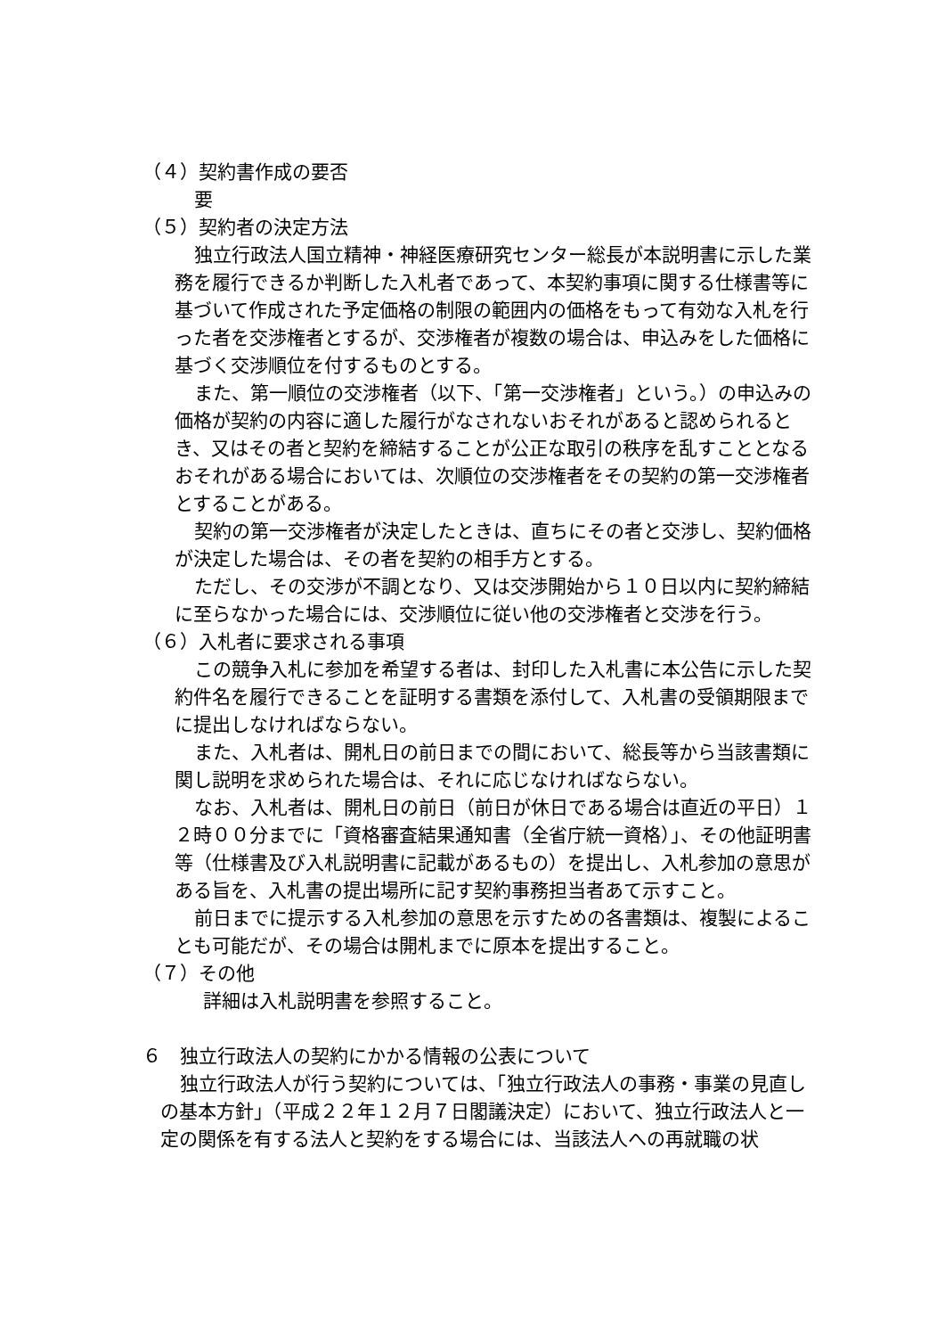（４）契約書作成の要否
要
（５）契約者の決定方法
独立行政法人国立精神・神経医療研究センター総長が本説明書に示した業務を履行できるか判断した入札者であって、本契約事項に関する仕様書等に基づいて作成された予定価格の制限の範囲内の価格をもって有効な入札を行った者を交渉権者とするが、交渉権者が複数の場合は、申込みをした価格に基づく交渉順位を付するものとする。
また、第一順位の交渉権者（以下、「第一交渉権者」という。）の申込みの価格が契約の内容に適した履行がなされないおそれがあると認められるとき、又はその者と契約を締結することが公正な取引の秩序を乱すこととなるおそれがある場合においては、次順位の交渉権者をその契約の第一交渉権者とすることがある。
契約の第一交渉権者が決定したときは、直ちにその者と交渉し、契約価格が決定した場合は、その者を契約の相手方とする。
ただし、その交渉が不調となり、又は交渉開始から１０日以内に契約締結に至らなかった場合には、交渉順位に従い他の交渉権者と交渉を行う。
（６）入札者に要求される事項
この競争入札に参加を希望する者は、封印した入札書に本公告に示した契約件名を履行できることを証明する書類を添付して、入札書の受領期限までに提出しなければならない。
また、入札者は、開札日の前日までの間において、総長等から当該書類に関し説明を求められた場合は、それに応じなければならない。
なお、入札者は、開札日の前日（前日が休日である場合は直近の平日）１２時００分までに「資格審査結果通知書（全省庁統一資格）」、その他証明書等（仕様書及び入札説明書に記載があるもの）を提出し、入札参加の意思がある旨を、入札書の提出場所に記す契約事務担当者あて示すこと。
前日までに提示する入札参加の意思を示すための各書類は、複製によることも可能だが、その場合は開札までに原本を提出すること。
（７）その他
詳細は入札説明書を参照すること。
６　独立行政法人の契約にかかる情報の公表について
独立行政法人が行う契約については、「独立行政法人の事務・事業の見直しの基本方針」（平成２２年１２月７日閣議決定）において、独立行政法人と一定の関係を有する法人と契約をする場合には、当該法人への再就職の状